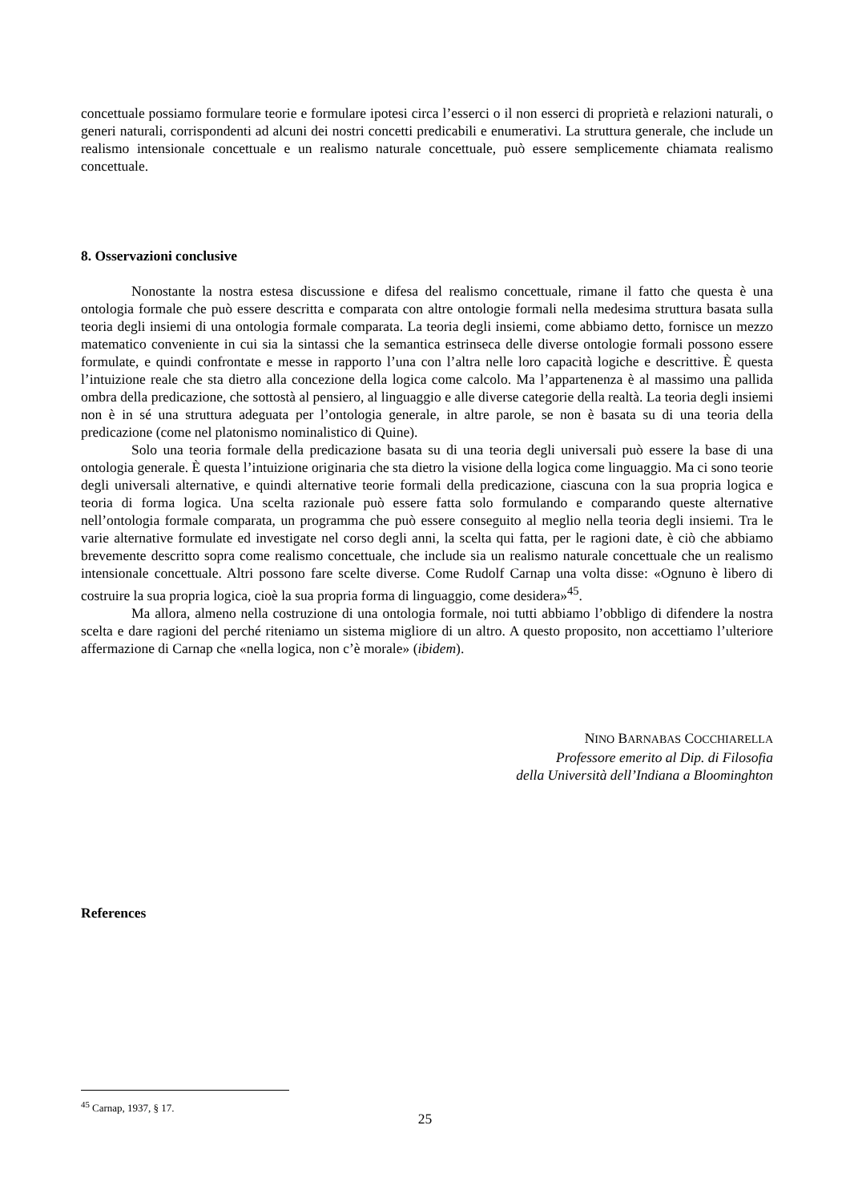concettuale possiamo formulare teorie e formulare ipotesi circa l’esserci o il non esserci di proprietà e relazioni naturali, o generi naturali, corrispondenti ad alcuni dei nostri concetti predicabili e enumerativi. La struttura generale, che include un realismo intensionale concettuale e un realismo naturale concettuale, può essere semplicemente chiamata realismo concettuale.
8. Osservazioni conclusive
Nonostante la nostra estesa discussione e difesa del realismo concettuale, rimane il fatto che questa è una ontologia formale che può essere descritta e comparata con altre ontologie formali nella medesima struttura basata sulla teoria degli insiemi di una ontologia formale comparata. La teoria degli insiemi, come abbiamo detto, fornisce un mezzo matematico conveniente in cui sia la sintassi che la semantica estrinseca delle diverse ontologie formali possono essere formulate, e quindi confrontate e messe in rapporto l’una con l’altra nelle loro capacità logiche e descrittive. È questa l’intuizione reale che sta dietro alla concezione della logica come calcolo. Ma l’appartenenza è al massimo una pallida ombra della predicazione, che sottostà al pensiero, al linguaggio e alle diverse categorie della realtà. La teoria degli insiemi non è in sé una struttura adeguata per l’ontologia generale, in altre parole, se non è basata su di una teoria della predicazione (come nel platonismo nominalistico di Quine).
Solo una teoria formale della predicazione basata su di una teoria degli universali può essere la base di una ontologia generale. È questa l’intuizione originaria che sta dietro la visione della logica come linguaggio. Ma ci sono teorie degli universali alternative, e quindi alternative teorie formali della predicazione, ciascuna con la sua propria logica e teoria di forma logica. Una scelta razionale può essere fatta solo formulando e comparando queste alternative nell’ontologia formale comparata, un programma che può essere conseguito al meglio nella teoria degli insiemi. Tra le varie alternative formulate ed investigate nel corso degli anni, la scelta qui fatta, per le ragioni date, è ciò che abbiamo brevemente descritto sopra come realismo concettuale, che include sia un realismo naturale concettuale che un realismo intensionale concettuale. Altri possono fare scelte diverse. Come Rudolf Carnap una volta disse: «Ognuno è libero di costruire la sua propria logica, cioè la sua propria forma di linguaggio, come desidera»<sup>45</sup>.
Ma allora, almeno nella costruzione di una ontologia formale, noi tutti abbiamo l’obbligo di difendere la nostra scelta e dare ragioni del perché riteniamo un sistema migliore di un altro. A questo proposito, non accettiamo l’ulteriore affermazione di Carnap che «nella logica, non c’è morale» (ibidem).
NINO BARNABAS COCCHIARELLA
Professore emerito al Dip. di Filosofia
della Università dell’Indiana a Bloominghton
References
<sup>45</sup> Carnap, 1937, § 17.
25